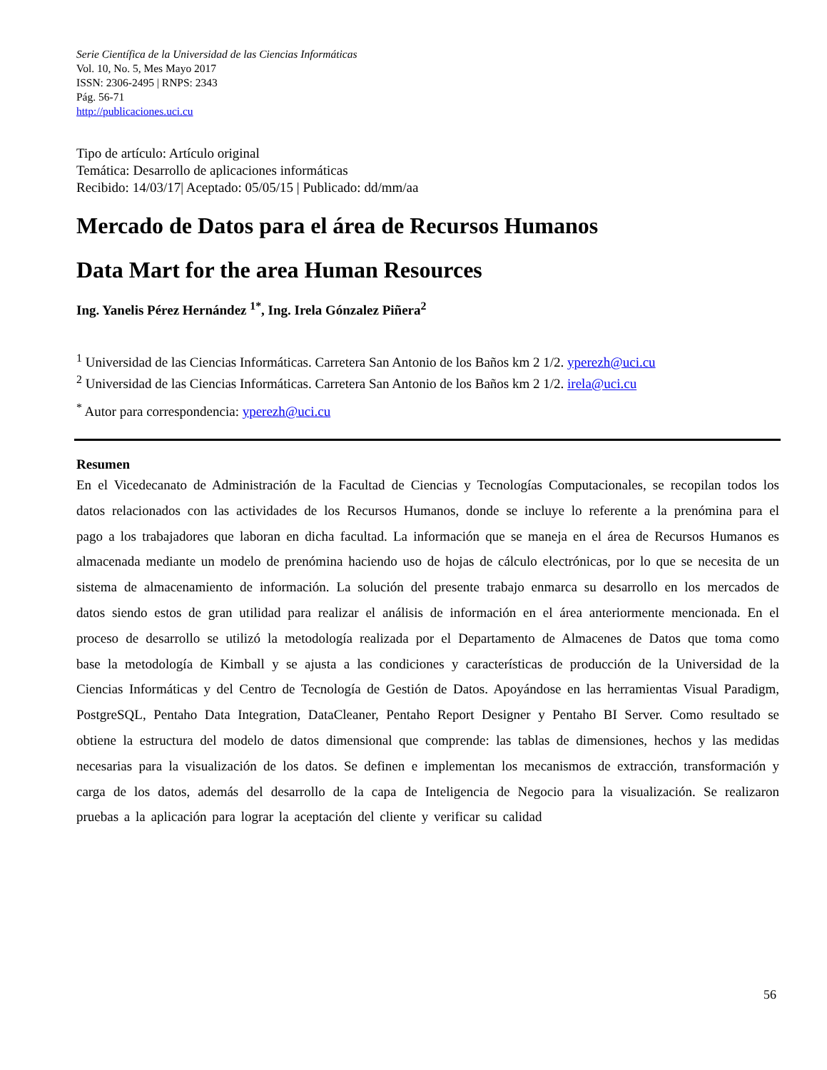Serie Científica de la Universidad de las Ciencias Informáticas
Vol. 10, No. 5, Mes Mayo 2017
ISSN: 2306-2495 | RNPS: 2343
Pág. 56-71
http://publicaciones.uci.cu
Tipo de artículo: Artículo original
Temática: Desarrollo de aplicaciones informáticas
Recibido: 14/03/17| Aceptado: 05/05/15 | Publicado: dd/mm/aa
Mercado de Datos para el área de Recursos Humanos
Data Mart for the area Human Resources
Ing. Yanelis Pérez Hernández <sup>1*</sup>, Ing. Irela Gónzalez Piñera<sup>2</sup>
<sup>1</sup> Universidad de las Ciencias Informáticas. Carretera San Antonio de los Baños km 2 1/2. yperezh@uci.cu
<sup>2</sup> Universidad de las Ciencias Informáticas. Carretera San Antonio de los Baños km 2 1/2. irela@uci.cu
<sup>*</sup> Autor para correspondencia: yperezh@uci.cu
Resumen
En el Vicedecanato de Administración de la Facultad de Ciencias y Tecnologías Computacionales, se recopilan todos los datos relacionados con las actividades de los Recursos Humanos, donde se incluye lo referente a la prenómina para el pago a los trabajadores que laboran en dicha facultad. La información que se maneja en el área de Recursos Humanos es almacenada mediante un modelo de prenómina haciendo uso de hojas de cálculo electrónicas, por lo que se necesita de un sistema de almacenamiento de información. La solución del presente trabajo enmarca su desarrollo en los mercados de datos siendo estos de gran utilidad para realizar el análisis de información en el área anteriormente mencionada. En el proceso de desarrollo se utilizó la metodología realizada por el Departamento de Almacenes de Datos que toma como base la metodología de Kimball y se ajusta a las condiciones y características de producción de la Universidad de la Ciencias Informáticas y del Centro de Tecnología de Gestión de Datos. Apoyándose en las herramientas Visual Paradigm, PostgreSQL, Pentaho Data Integration, DataCleaner, Pentaho Report Designer y Pentaho BI Server. Como resultado se obtiene la estructura del modelo de datos dimensional que comprende: las tablas de dimensiones, hechos y las medidas necesarias para la visualización de los datos. Se definen e implementan los mecanismos de extracción, transformación y carga de los datos, además del desarrollo de la capa de Inteligencia de Negocio para la visualización. Se realizaron pruebas a la aplicación para lograr la aceptación del cliente y verificar su calidad
56